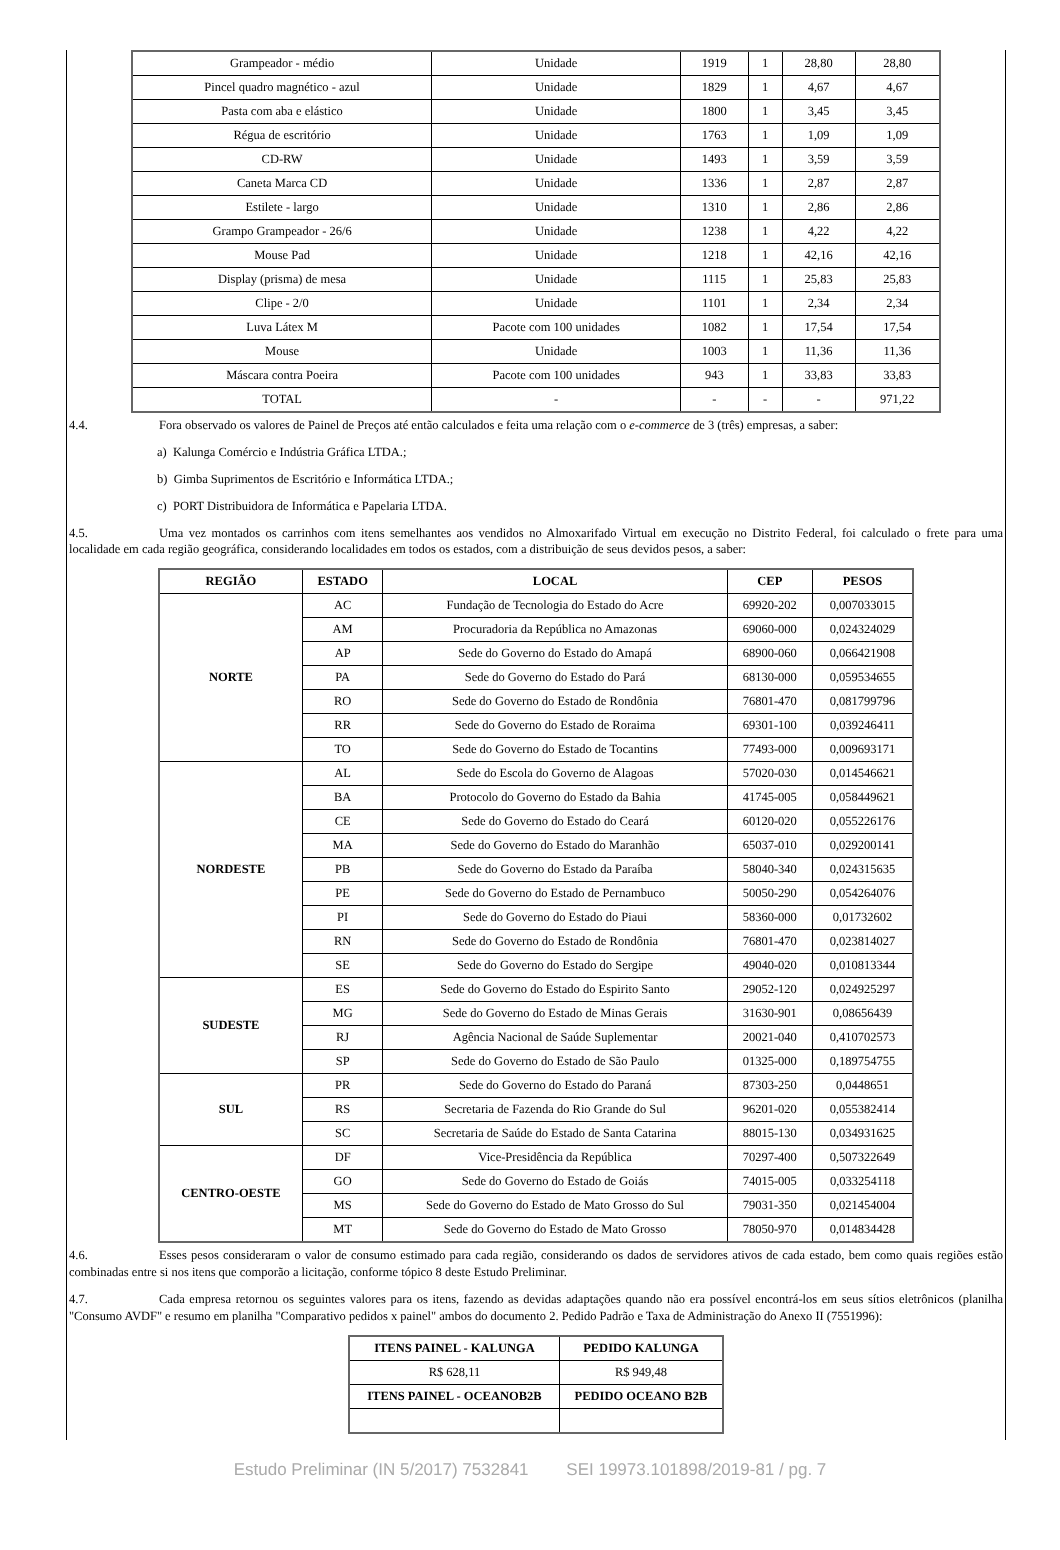| Grampeador - médio | Unidade | 1919 | 1 | 28,80 | 28,80 |
| Pincel quadro magnético - azul | Unidade | 1829 | 1 | 4,67 | 4,67 |
| Pasta com aba e elástico | Unidade | 1800 | 1 | 3,45 | 3,45 |
| Régua de escritório | Unidade | 1763 | 1 | 1,09 | 1,09 |
| CD-RW | Unidade | 1493 | 1 | 3,59 | 3,59 |
| Caneta Marca CD | Unidade | 1336 | 1 | 2,87 | 2,87 |
| Estilete - largo | Unidade | 1310 | 1 | 2,86 | 2,86 |
| Grampo Grampeador - 26/6 | Unidade | 1238 | 1 | 4,22 | 4,22 |
| Mouse Pad | Unidade | 1218 | 1 | 42,16 | 42,16 |
| Display (prisma) de mesa | Unidade | 1115 | 1 | 25,83 | 25,83 |
| Clipe - 2/0 | Unidade | 1101 | 1 | 2,34 | 2,34 |
| Luva Látex M | Pacote com 100 unidades | 1082 | 1 | 17,54 | 17,54 |
| Mouse | Unidade | 1003 | 1 | 11,36 | 11,36 |
| Máscara contra Poeira | Pacote com 100 unidades | 943 | 1 | 33,83 | 33,83 |
| TOTAL | - | - | - | - | 971,22 |
4.4. Fora observado os valores de Painel de Preços até então calculados e feita uma relação com o e-commerce de 3 (três) empresas, a saber:
a) Kalunga Comércio e Indústria Gráfica LTDA.;
b) Gimba Suprimentos de Escritório e Informática LTDA.;
c) PORT Distribuidora de Informática e Papelaria LTDA.
4.5. Uma vez montados os carrinhos com itens semelhantes aos vendidos no Almoxarifado Virtual em execução no Distrito Federal, foi calculado o frete para uma localidade em cada região geográfica, considerando localidades em todos os estados, com a distribuição de seus devidos pesos, a saber:
| REGIÃO | ESTADO | LOCAL | CEP | PESOS |
| --- | --- | --- | --- | --- |
| NORTE | AC | Fundação de Tecnologia do Estado do Acre | 69920-202 | 0,007033015 |
| | AM | Procuradoria da República no Amazonas | 69060-000 | 0,024324029 |
| | AP | Sede do Governo do Estado do Amapá | 68900-060 | 0,066421908 |
| | PA | Sede do Governo do Estado do Pará | 68130-000 | 0,059534655 |
| | RO | Sede do Governo do Estado de Rondônia | 76801-470 | 0,081799796 |
| | RR | Sede do Governo do Estado de Roraima | 69301-100 | 0,039246411 |
| | TO | Sede do Governo do Estado de Tocantins | 77493-000 | 0,009693171 |
| NORDESTE | AL | Sede do Escola do Governo de Alagoas | 57020-030 | 0,014546621 |
| | BA | Protocolo do Governo do Estado da Bahia | 41745-005 | 0,058449621 |
| | CE | Sede do Governo do Estado do Ceará | 60120-020 | 0,055226176 |
| | MA | Sede do Governo do Estado do Maranhão | 65037-010 | 0,029200141 |
| | PB | Sede do Governo do Estado da Paraíba | 58040-340 | 0,024315635 |
| | PE | Sede do Governo do Estado de Pernambuco | 50050-290 | 0,054264076 |
| | PI | Sede do Governo do Estado do Piaui | 58360-000 | 0,01732602 |
| | RN | Sede do Governo do Estado de Rondônia | 76801-470 | 0,023814027 |
| | SE | Sede do Governo do Estado do Sergipe | 49040-020 | 0,010813344 |
| SUDESTE | ES | Sede do Governo do Estado do Espirito Santo | 29052-120 | 0,024925297 |
| | MG | Sede do Governo do Estado de Minas Gerais | 31630-901 | 0,08656439 |
| | RJ | Agência Nacional de Saúde Suplementar | 20021-040 | 0,410702573 |
| | SP | Sede do Governo do Estado de São Paulo | 01325-000 | 0,189754755 |
| SUL | PR | Sede do Governo do Estado do Paraná | 87303-250 | 0,0448651 |
| | RS | Secretaria de Fazenda do Rio Grande do Sul | 96201-020 | 0,055382414 |
| | SC | Secretaria de Saúde do Estado de Santa Catarina | 88015-130 | 0,034931625 |
| CENTRO-OESTE | DF | Vice-Presidência da República | 70297-400 | 0,507322649 |
| | GO | Sede do Governo do Estado de Goiás | 74015-005 | 0,033254118 |
| | MS | Sede do Governo do Estado de Mato Grosso do Sul | 79031-350 | 0,021454004 |
| | MT | Sede do Governo do Estado de Mato Grosso | 78050-970 | 0,014834428 |
4.6. Esses pesos consideraram o valor de consumo estimado para cada região, considerando os dados de servidores ativos de cada estado, bem como quais regiões estão combinadas entre si nos itens que comporão a licitação, conforme tópico 8 deste Estudo Preliminar.
4.7. Cada empresa retornou os seguintes valores para os itens, fazendo as devidas adaptações quando não era possível encontrá-los em seus sítios eletrônicos (planilha "Consumo AVDF" e resumo em planilha "Comparativo pedidos x painel" ambos do documento 2. Pedido Padrão e Taxa de Administração do Anexo II (7551996):
| ITENS PAINEL - KALUNGA | PEDIDO KALUNGA |
| --- | --- |
| R$ 628,11 | R$ 949,48 |
| ITENS PAINEL - OCEANOB2B | PEDIDO OCEANO B2B |
Estudo Preliminar (IN 5/2017) 7532841 SEI 19973.101898/2019-81 / pg. 7